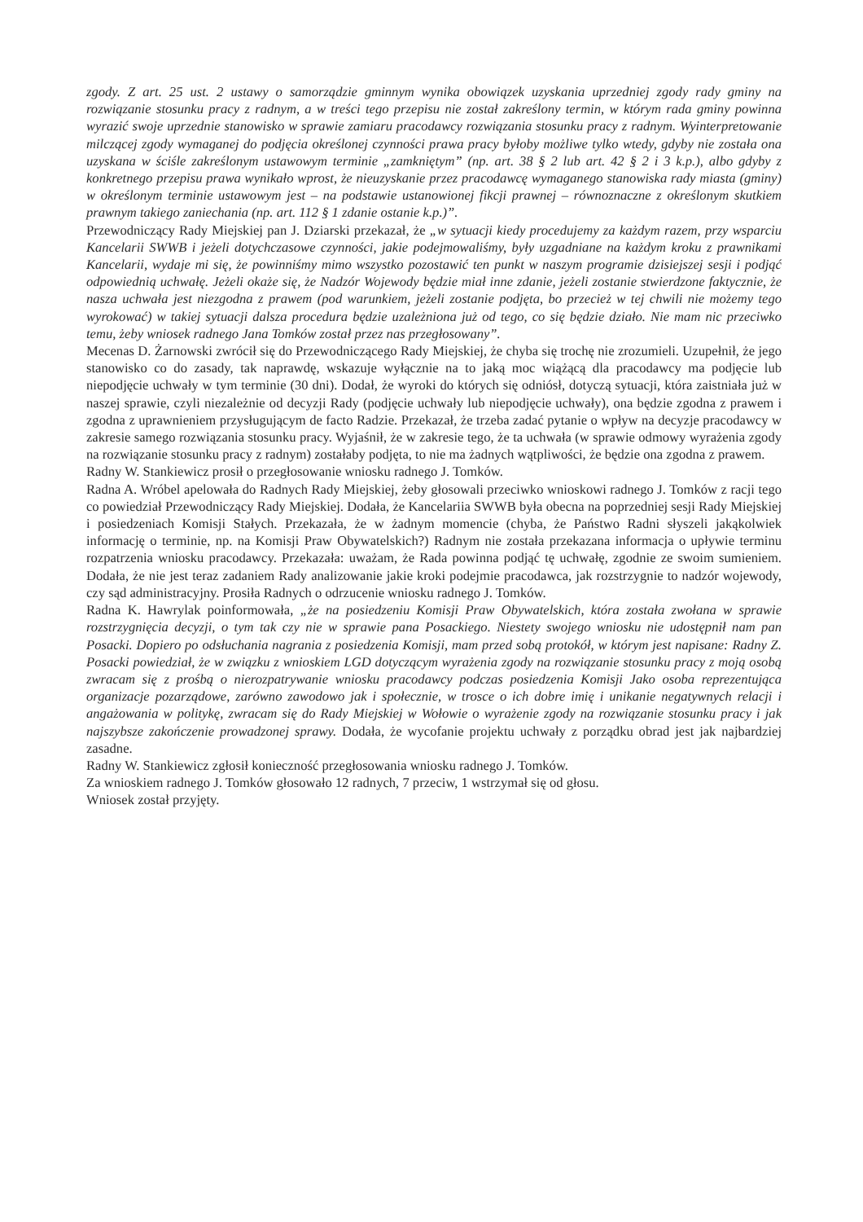zgody. Z art. 25 ust. 2 ustawy o samorządzie gminnym wynika obowiązek uzyskania uprzedniej zgody rady gminy na rozwiązanie stosunku pracy z radnym, a w treści tego przepisu nie został zakreślony termin, w którym rada gminy powinna wyrazić swoje uprzednie stanowisko w sprawie zamiaru pracodawcy rozwiązania stosunku pracy z radnym. Wyinterpretowanie milczącej zgody wymaganej do podjęcia określonej czynności prawa pracy byłoby możliwe tylko wtedy, gdyby nie została ona uzyskana w ściśle zakreślonym ustawowym terminie „zamkniętym” (np. art. 38 § 2 lub art. 42 § 2 i 3 k.p.), albo gdyby z konkretnego przepisu prawa wynikało wprost, że nieuzyskanie przez pracodawcę wymaganego stanowiska rady miasta (gminy) w określonym terminie ustawowym jest – na podstawie ustanowionej fikcji prawnej – równoznaczne z określonym skutkiem prawnym takiego zaniechania (np. art. 112 § 1 zdanie ostanie k.p.)”.
Przewodniczący Rady Miejskiej pan J. Dziarski przekazał, że „w sytuacji kiedy procedujemy za każdym razem, przy wsparciu Kancelarii SWWB i jeżeli dotychczasowe czynności, jakie podejmowaliśmy, były uzgadniane na każdym kroku z prawnikami Kancelarii, wydaje mi się, że powinniśmy mimo wszystko pozostawić ten punkt w naszym programie dzisiejszej sesji i podjąć odpowiednią uchwałę. Jeżeli okaże się, że Nadzór Wojewody będzie miał inne zdanie, jeżeli zostanie stwierdzone faktycznie, że nasza uchwała jest niezgodna z prawem (pod warunkiem, jeżeli zostanie podjęta, bo przecież w tej chwili nie możemy tego wyrokować) w takiej sytuacji dalsza procedura będzie uzależniona już od tego, co się będzie działo. Nie mam nic przeciwko temu, żeby wniosek radnego Jana Tomków został przez nas przegłosowany”.
Mecenas D. Żarnowski zwrócił się do Przewodniczącego Rady Miejskiej, że chyba się trochę nie zrozumieli. Uzupełnił, że jego stanowisko co do zasady, tak naprawdę, wskazuje wyłącznie na to jaką moc wiążącą dla pracodawcy ma podjęcie lub niepodjęcie uchwały w tym terminie (30 dni). Dodał, że wyroki do których się odniósł, dotyczą sytuacji, która zaistniała już w naszej sprawie, czyli niezależnie od decyzji Rady (podjęcie uchwały lub niepodjęcie uchwały), ona będzie zgodna z prawem i zgodna z uprawnieniem przysługującym de facto Radzie. Przekazał, że trzeba zadać pytanie o wpływ na decyzje pracodawcy w zakresie samego rozwiązania stosunku pracy. Wyjaśnił, że w zakresie tego, że ta uchwała (w sprawie odmowy wyrażenia zgody na rozwiązanie stosunku pracy z radnym) zostałaby podjęta, to nie ma żadnych wątpliwości, że będzie ona zgodna z prawem.
Radny W. Stankiewicz prosił o przegłosowanie wniosku radnego J. Tomków.
Radna A. Wróbel apelowała do Radnych Rady Miejskiej, żeby głosowali przeciwko wnioskowi radnego J. Tomków z racji tego co powiedział Przewodniczący Rady Miejskiej. Dodała, że Kancelariia SWWB była obecna na poprzedniej sesji Rady Miejskiej i posiedzeniach Komisji Stałych. Przekazała, że w żadnym momencie (chyba, że Państwo Radni słyszeli jakąkolwiek informację o terminie, np. na Komisji Praw Obywatelskich?) Radnym nie została przekazana informacja o upływie terminu rozpatrzenia wniosku pracodawcy. Przekazała: uważam, że Rada powinna podjąć tę uchwałę, zgodnie ze swoim sumieniem. Dodała, że nie jest teraz zadaniem Rady analizowanie jakie kroki podejmie pracodawca, jak rozstrzygnie to nadzór wojewody, czy sąd administracyjny. Prosiła Radnych o odrzucenie wniosku radnego J. Tomków.
Radna K. Hawrylak poinformowała, „że na posiedzeniu Komisji Praw Obywatelskich, która została zwołana w sprawie rozstrzygnięcia decyzji, o tym tak czy nie w sprawie pana Posackiego. Niestety swojego wniosku nie udostępnił nam pan Posacki. Dopiero po odsłuchania nagrania z posiedzenia Komisji, mam przed sobą protokół, w którym jest napisane: Radny Z. Posacki powiedział, że w związku z wnioskiem LGD dotyczącym wyrażenia zgody na rozwiązanie stosunku pracy z moją osobą zwracam się z prośbą o nierozpatrywanie wniosku pracodawcy podczas posiedzenia Komisji Jako osoba reprezentująca organizacje pozarządowe, zarówno zawodowo jak i społecznie, w trosce o ich dobre imię i unikanie negatywnych relacji i angażowania w politykę, zwracam się do Rady Miejskiej w Wołowie o wyrażenie zgody na rozwiązanie stosunku pracy i jak najszybsze zakończenie prowadzonej sprawy. Dodała, że wycofanie projektu uchwały z porządku obrad jest jak najbardziej zasadne.
Radny W. Stankiewicz zgłosił konieczność przegłosowania wniosku radnego J. Tomków.
Za wnioskiem radnego J. Tomków głosowało 12 radnych, 7 przeciw, 1 wstrzymał się od głosu.
Wniosek został przyjęty.